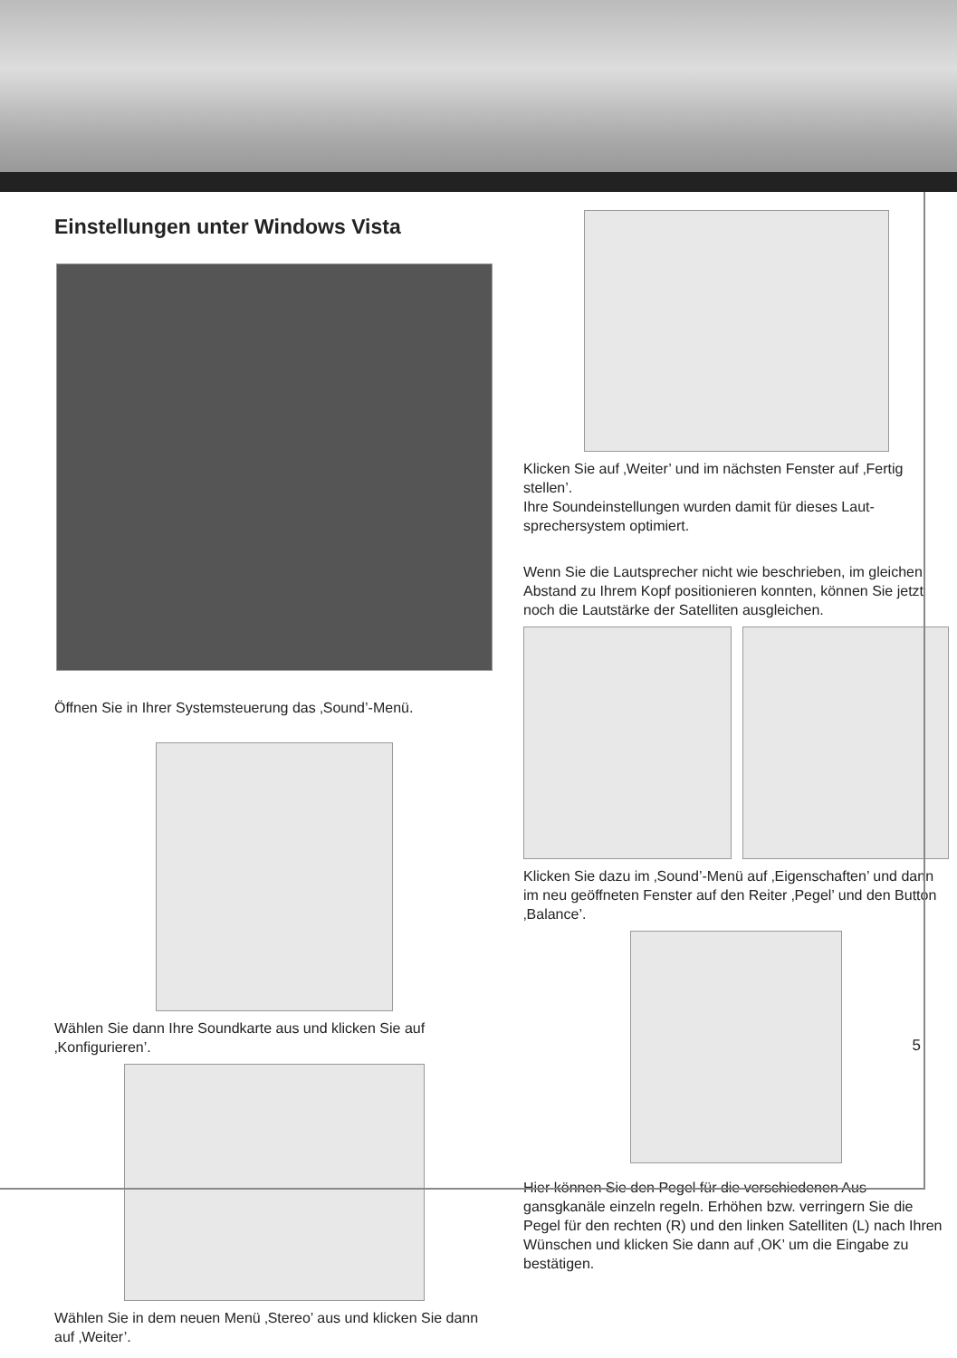Einstellungen unter Windows Vista
Öffnen Sie in Ihrer Systemsteuerung das ‚Sound’-Menü.
Wählen Sie dann Ihre Soundkarte aus und klicken Sie auf ‚Konfigurieren’.
Wählen Sie in dem neuen Menü ‚Stereo’ aus und klicken Sie dann auf ‚Weiter’.
Klicken Sie auf ‚Weiter’ und im nächsten Fenster auf ‚Fertig stellen’.
Ihre Soundeinstellungen wurden damit für dieses Laut-sprechersystem optimiert.
Wenn Sie die Lautsprecher nicht wie beschrieben, im gleichen Abstand zu Ihrem Kopf positionieren konnten, können Sie jetzt noch die Lautstärke der Satelliten ausgleichen.
Klicken Sie dazu im ‚Sound’-Menü auf ‚Eigenschaften’ und dann im neu geöffneten Fenster auf den Reiter ‚Pegel’ und den Button ‚Balance’.
Hier können Sie den Pegel für die verschiedenen Aus-gansgkanäle einzeln regeln. Erhöhen bzw. verringern Sie die Pegel für den rechten (R) und den linken Satelliten (L) nach Ihren Wünschen und klicken Sie dann auf ‚OK’ um die Eingabe zu bestätigen.
5